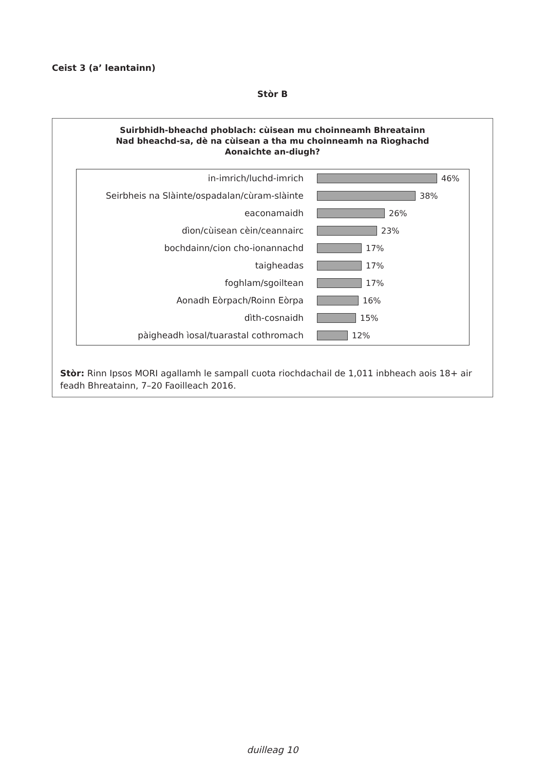Ceist 3 (a’ leantainn)
Stòr B
Suirbhidh-bheachd phoblach: cùisean mu choinneamh Bhreatainn
Nad bheachd-sa, dè na cùisean a tha mu choinneamh na Rìoghachd
Aonaichte an-diugh?
in-imrich/luchd-imrich 46%
Seirbheis na Slàinte/ospadalan/cùram-slàinte 38%
eaconamaidh 26%
dìon/cùisean cèin/ceannairc 23%
bochdainn/cion cho-ionannachd 17%
taigheadas 17%
foghlam/sgoiltean 17%
Aonadh Eòrpach/Roinn Eòrpa 16%
dìth-cosnaidh 15%
pàigheadh ìosal/tuarastal cothromach 12%
Stòr: Rinn Ipsos MORI agallamh le sampall cuota riochdachail de 1,011 inbheach aois 18+ air feadh Bhreatainn, 7–20 Faoilleach 2016.
duilleag 10